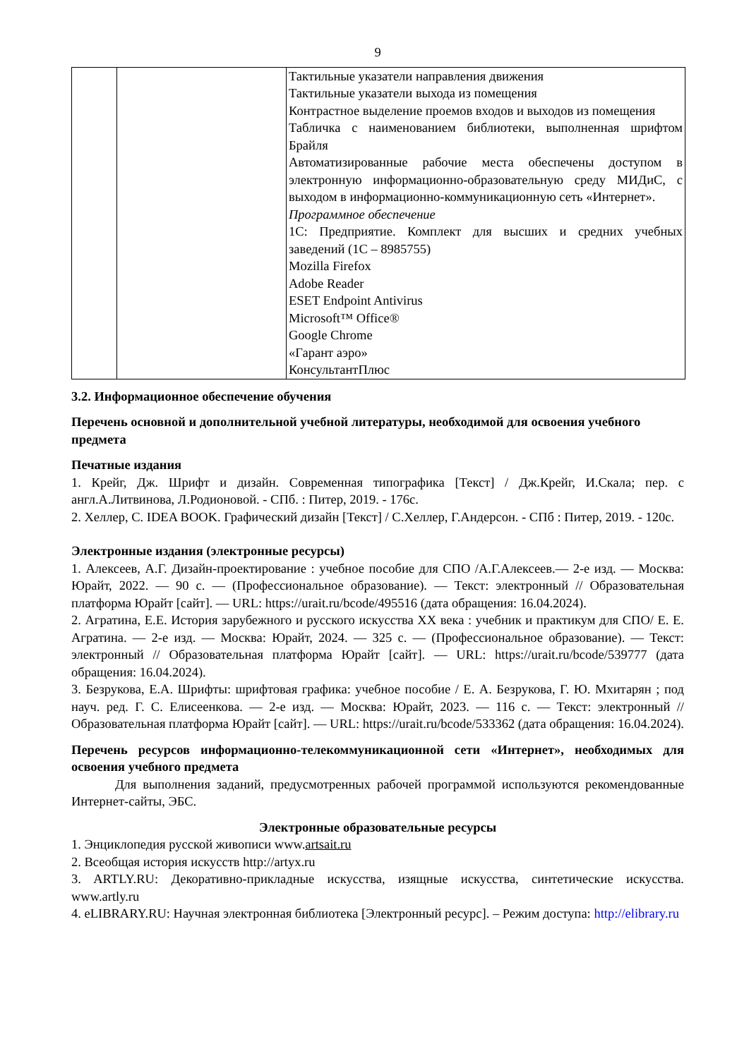9
| | | Тактильные указатели направления движения Тактильные указатели выхода из помещения Контрастное выделение проемов входов и выходов из помещения Табличка с наименованием библиотеки, выполненная шрифтом Брайля Автоматизированные рабочие места обеспечены доступом в электронную информационно-образовательную среду МИДиС, с выходом в информационно-коммуникационную сеть «Интернет». Программное обеспечение 1С: Предприятие. Комплект для высших и средних учебных заведений (1С – 8985755) Mozilla Firefox Adobe Reader ESET Endpoint Antivirus Microsoft™ Office® Google Chrome «Гарант аэро» КонсультантПлюс |
3.2. Информационное обеспечение обучения
Перечень основной и дополнительной учебной литературы, необходимой для освоения учебного предмета
Печатные издания
1. Крейг, Дж. Шрифт и дизайн. Современная типографика [Текст] / Дж.Крейг, И.Скала; пер. с англ.А.Литвинова, Л.Родионовой. - СПб. : Питер, 2019. - 176с.
2. Хеллер, С. IDEA BOOK. Графический дизайн [Текст] / С.Хеллер, Г.Андерсон. - СПб : Питер, 2019. - 120с.
Электронные издания (электронные ресурсы)
1. Алексеев, А.Г. Дизайн-проектирование : учебное пособие для СПО /А.Г.Алексеев.— 2-е изд. — Москва: Юрайт, 2022. — 90 с. — (Профессиональное образование). — Текст: электронный // Образовательная платформа Юрайт [сайт]. — URL: https://urait.ru/bcode/495516 (дата обращения: 16.04.2024).
2. Агратина, Е.Е. История зарубежного и русского искусства XX века : учебник и практикум для СПО/ Е. Е. Агратина. — 2-е изд. — Москва: Юрайт, 2024. — 325 с. — (Профессиональное образование). — Текст: электронный // Образовательная платформа Юрайт [сайт]. — URL: https://urait.ru/bcode/539777 (дата обращения: 16.04.2024).
3. Безрукова, Е.А. Шрифты: шрифтовая графика: учебное пособие / Е. А. Безрукова, Г. Ю. Мхитарян ; под науч. ред. Г. С. Елисеенкова. — 2-е изд. — Москва: Юрайт, 2023. — 116 с. — Текст: электронный // Образовательная платформа Юрайт [сайт]. — URL: https://urait.ru/bcode/533362 (дата обращения: 16.04.2024).
Перечень ресурсов информационно-телекоммуникационной сети «Интернет», необходимых для освоения учебного предмета
Для выполнения заданий, предусмотренных рабочей программой используются рекомендованные Интернет-сайты, ЭБС.
Электронные образовательные ресурсы
1. Энциклопедия русской живописи www.artsait.ru
2. Всеобщая история искусств http://artyx.ru
3. ARTLY.RU: Декоративно-прикладные искусства, изящные искусства, синтетические искусства. www.artly.ru
4. eLIBRARY.RU: Научная электронная библиотека [Электронный ресурс]. – Режим доступа: http://elibrary.ru